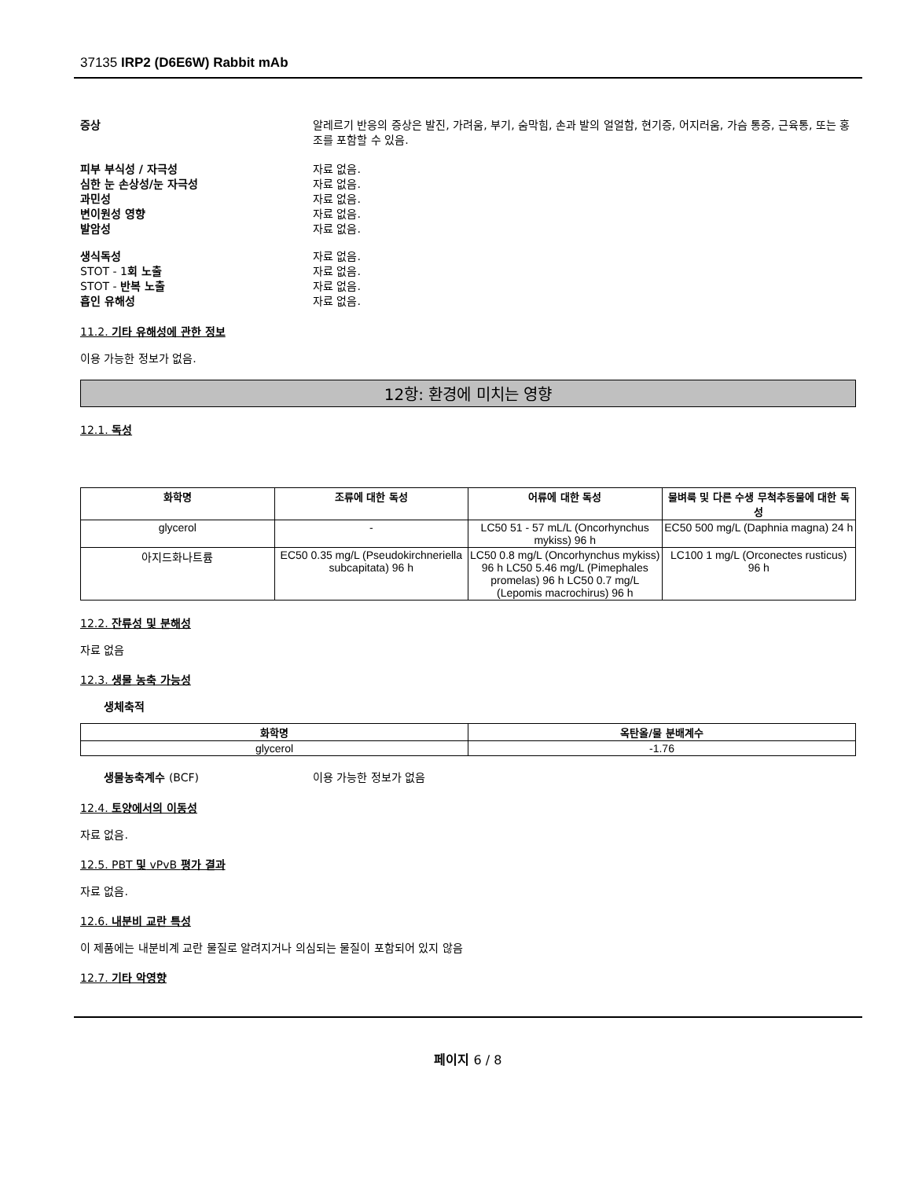37135 IRP2 (D6E6W) Rabbit mAb
증상 알레르기 반응의 증상은 발진, 가려움, 부기, 숨막힘, 손과 발의 얼얼함, 현기증, 어지러움, 가슴 통증, 근육통, 또는 홍조를 포함할 수 있음.
피부 부식성 / 자극성 자료 없음.
심한 눈 손상성/눈 자극성 자료 없음.
과민성 자료 없음.
변이원성 영향 자료 없음.
발암성 자료 없음.
생식독성 자료 없음.
STOT - 1회 노출 자료 없음.
STOT - 반복 노출 자료 없음.
흡인 유해성 자료 없음.
11.2. 기타 유해성에 관한 정보
이용 가능한 정보가 없음.
12항: 환경에 미치는 영향
12.1. 독성
| 화학명 | 조류에 대한 독성 | 어류에 대한 독성 | 물벼룩 및 다른 수생 무척추동물에 대한 독성 |
| --- | --- | --- | --- |
| glycerol | - | LC50 51 - 57 mL/L (Oncorhynchus mykiss) 96 h | EC50 500 mg/L (Daphnia magna) 24 h |
| 아지드화나트륨 | EC50 0.35 mg/L (Pseudokirchneriella subcapitata) 96 h | LC50 0.8 mg/L (Oncorhynchus mykiss) 96 h LC50 5.46 mg/L (Pimephales promelas) 96 h LC50 0.7 mg/L (Lepomis macrochirus) 96 h | LC100 1 mg/L (Orconectes rusticus) 96 h |
12.2. 잔류성 및 분해성
자료 없음
12.3. 생물 농축 가능성
생체축적
| 화학명 | 옥탄올/물 분배계수 |
| --- | --- |
| glycerol | -1.76 |
생물농축계수 (BCF) 이용 가능한 정보가 없음
12.4. 토양에서의 이동성
자료 없음.
12.5. PBT 및 vPvB 평가 결과
자료 없음.
12.6. 내분비 교란 특성
이 제품에는 내분비계 교란 물질로 알려지거나 의심되는 물질이 포함되어 있지 않음
12.7. 기타 악영향
페이지 6 / 8